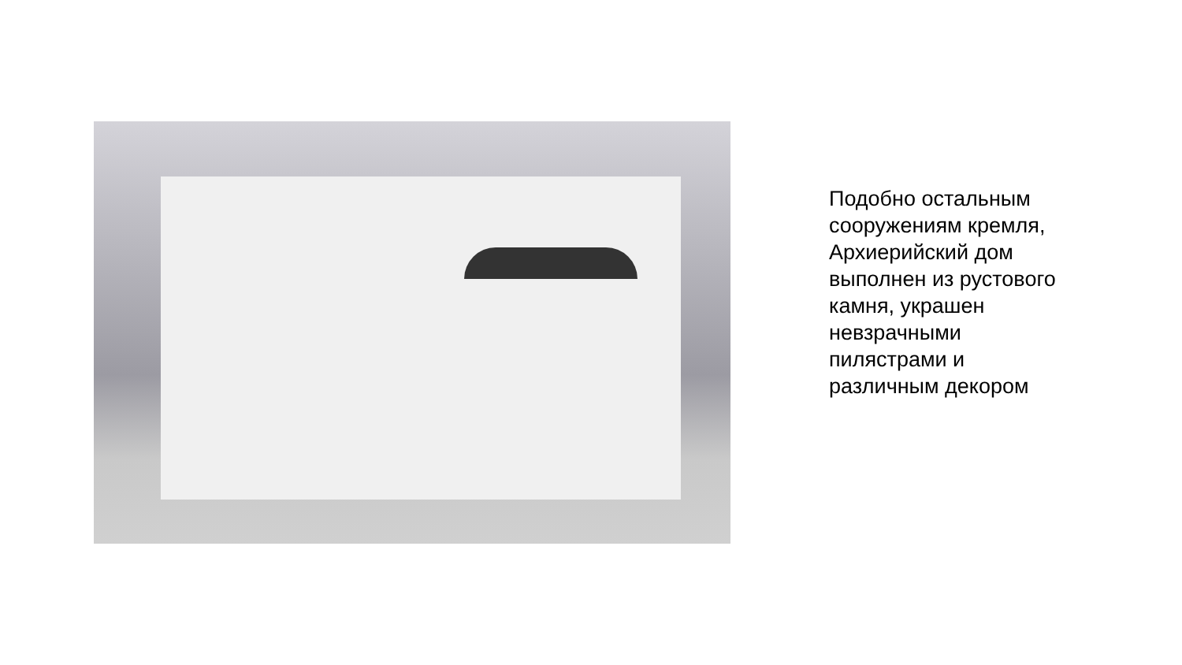Подобно остальным
сооружениям кремля,
Архиерийский дом
выполнен из рустового
камня, украшен
невзрачными
пилястрами и
различным декором